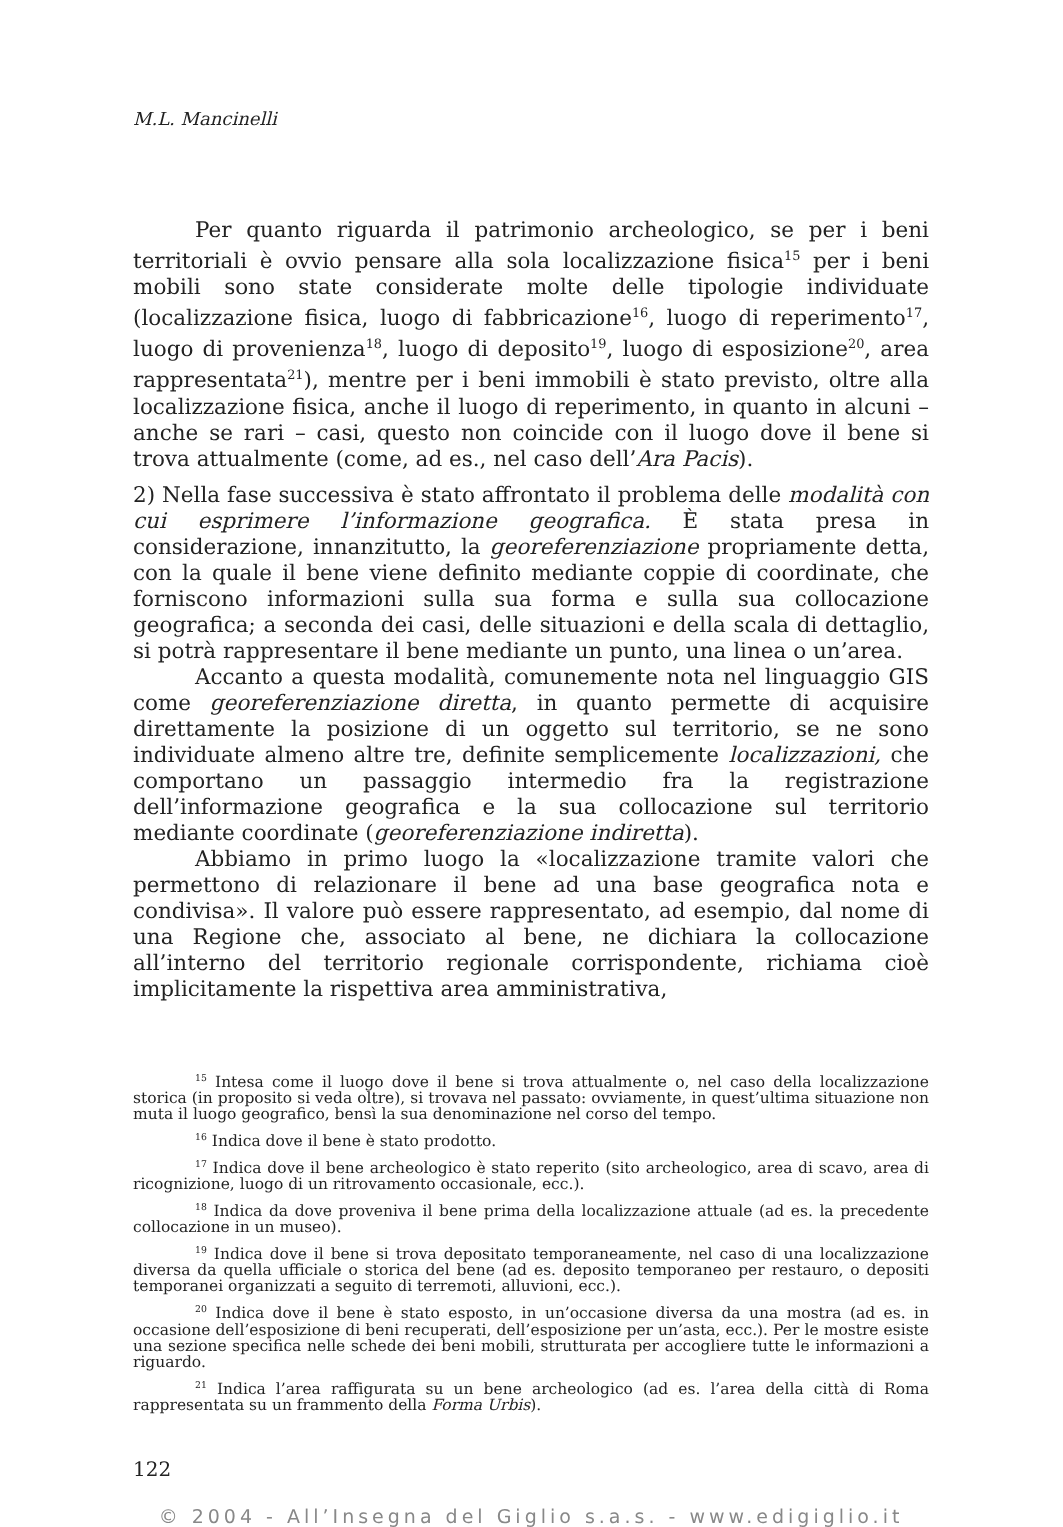M.L. Mancinelli
Per quanto riguarda il patrimonio archeologico, se per i beni territoriali è ovvio pensare alla sola localizzazione fisica<sup>15</sup> per i beni mobili sono state considerate molte delle tipologie individuate (localizzazione fisica, luogo di fabbricazione<sup>16</sup>, luogo di reperimento<sup>17</sup>, luogo di provenienza<sup>18</sup>, luogo di deposito<sup>19</sup>, luogo di esposizione<sup>20</sup>, area rappresentata<sup>21</sup>), mentre per i beni immobili è stato previsto, oltre alla localizzazione fisica, anche il luogo di reperimento, in quanto in alcuni – anche se rari – casi, questo non coincide con il luogo dove il bene si trova attualmente (come, ad es., nel caso dell’Ara Pacis).
2) Nella fase successiva è stato affrontato il problema delle modalità con cui esprimere l’informazione geografica. È stata presa in considerazione, innanzitutto, la georeferenziazione propriamente detta, con la quale il bene viene definito mediante coppie di coordinate, che forniscono informazioni sulla sua forma e sulla sua collocazione geografica; a seconda dei casi, delle situazioni e della scala di dettaglio, si potrà rappresentare il bene mediante un punto, una linea o un’area.
Accanto a questa modalità, comunemente nota nel linguaggio GIS come georeferenziazione diretta, in quanto permette di acquisire direttamente la posizione di un oggetto sul territorio, se ne sono individuate almeno altre tre, definite semplicemente localizzazioni, che comportano un passaggio intermedio fra la registrazione dell’informazione geografica e la sua collocazione sul territorio mediante coordinate (georeferenziazione indiretta).
Abbiamo in primo luogo la «localizzazione tramite valori che permettono di relazionare il bene ad una base geografica nota e condivisa». Il valore può essere rappresentato, ad esempio, dal nome di una Regione che, associato al bene, ne dichiara la collocazione all’interno del territorio regionale corrispondente, richiama cioè implicitamente la rispettiva area amministrativa,
<sup>15</sup> Intesa come il luogo dove il bene si trova attualmente o, nel caso della localizzazione storica (in proposito si veda oltre), si trovava nel passato: ovviamente, in quest’ultima situazione non muta il luogo geografico, bensì la sua denominazione nel corso del tempo.
<sup>16</sup> Indica dove il bene è stato prodotto.
<sup>17</sup> Indica dove il bene archeologico è stato reperito (sito archeologico, area di scavo, area di ricognizione, luogo di un ritrovamento occasionale, ecc.).
<sup>18</sup> Indica da dove proveniva il bene prima della localizzazione attuale (ad es. la precedente collocazione in un museo).
<sup>19</sup> Indica dove il bene si trova depositato temporaneamente, nel caso di una localizzazione diversa da quella ufficiale o storica del bene (ad es. deposito temporaneo per restauro, o depositi temporanei organizzati a seguito di terremoti, alluvioni, ecc.).
<sup>20</sup> Indica dove il bene è stato esposto, in un’occasione diversa da una mostra (ad es. in occasione dell’esposizione di beni recuperati, dell’esposizione per un’asta, ecc.). Per le mostre esiste una sezione specifica nelle schede dei beni mobili, strutturata per accogliere tutte le informazioni a riguardo.
<sup>21</sup> Indica l’area raffigurata su un bene archeologico (ad es. l’area della città di Roma rappresentata su un frammento della Forma Urbis).
122
© 2004 - All’Insegna del Giglio s.a.s. - www.edigiglio.it